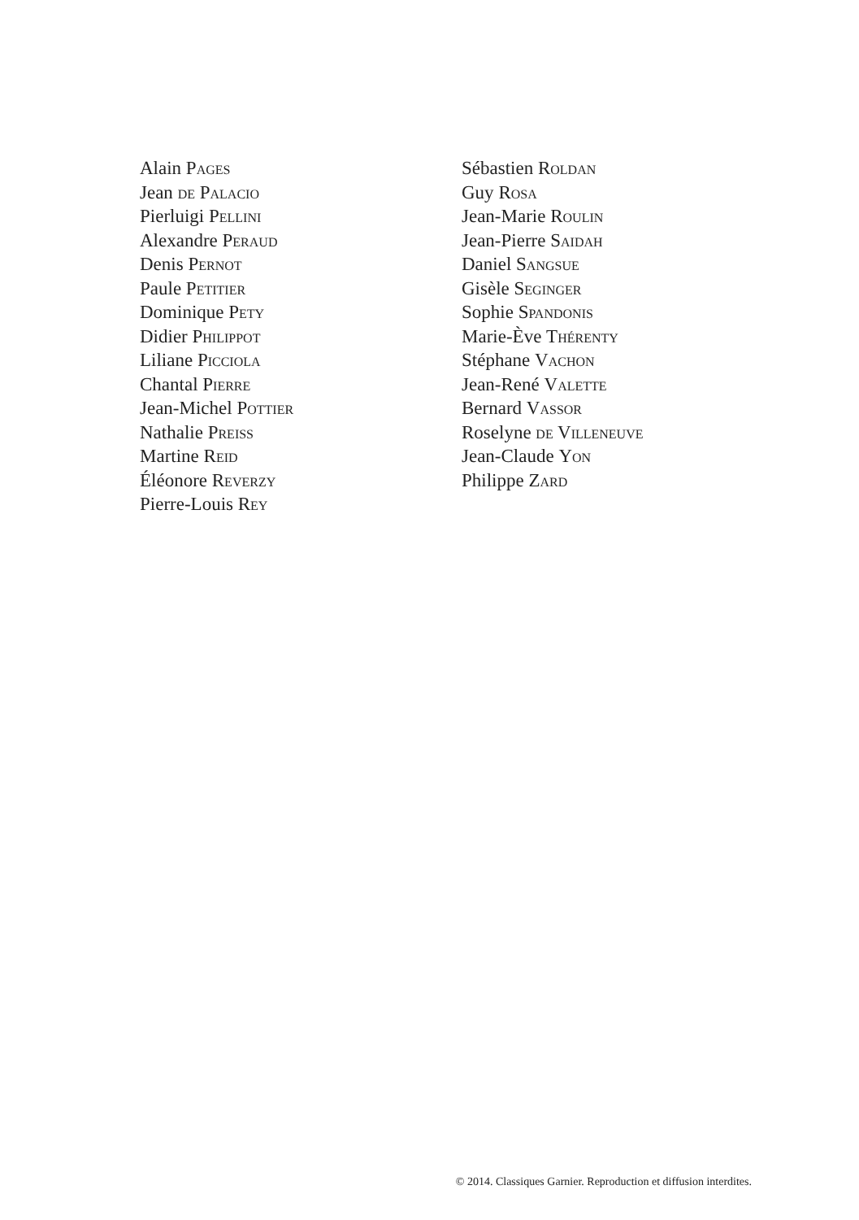Alain Pages
Jean de Palacio
Pierluigi Pellini
Alexandre Peraud
Denis Pernot
Paule Petitier
Dominique Pety
Didier Philippot
Liliane Picciola
Chantal Pierre
Jean-Michel Pottier
Nathalie Preiss
Martine Reid
Éléonore Reverzy
Pierre-Louis Rey
Sébastien Roldan
Guy Rosa
Jean-Marie Roulin
Jean-Pierre Saidah
Daniel Sangsue
Gisèle Seginger
Sophie Spandonis
Marie-Ève Thérenty
Stéphane Vachon
Jean-René Valette
Bernard Vassor
Roselyne de Villeneuve
Jean-Claude Yon
Philippe Zard
© 2014. Classiques Garnier. Reproduction et diffusion interdites.